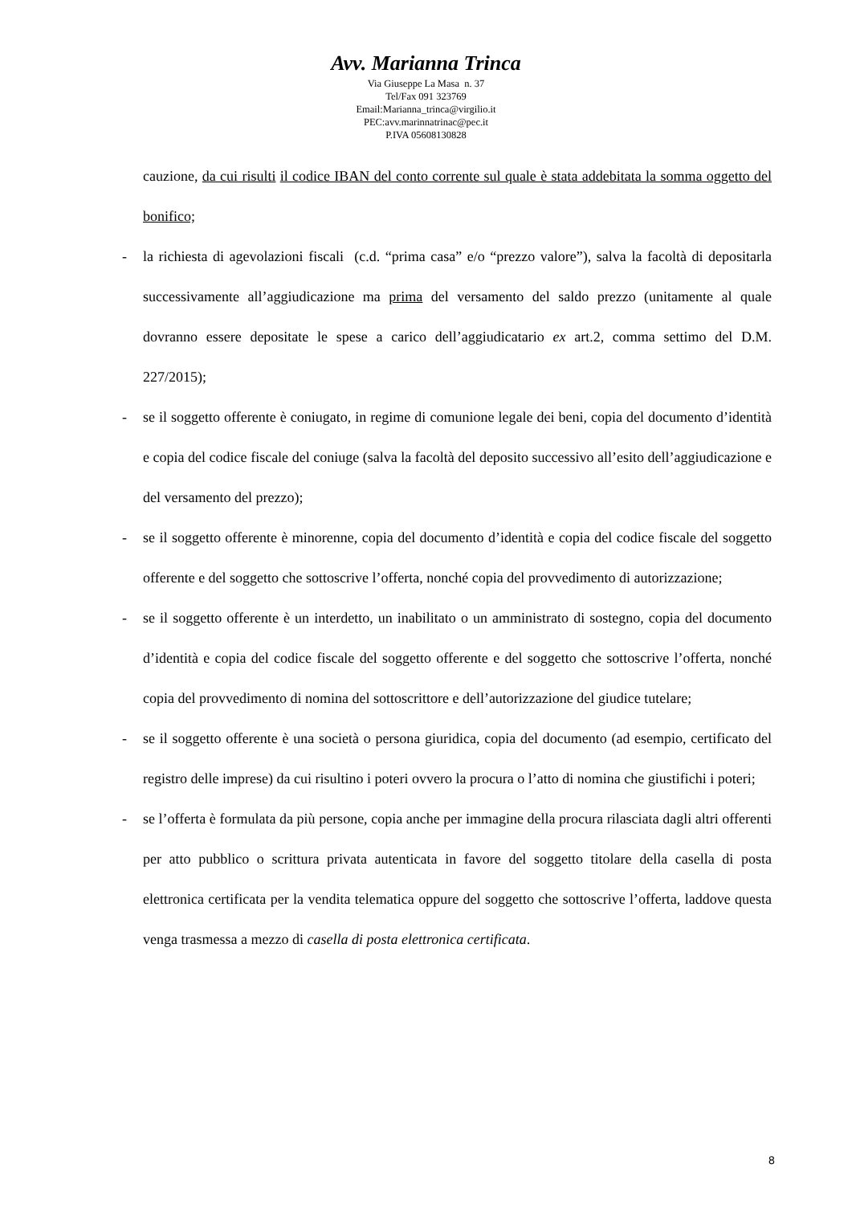Avv. Marianna Trinca
Via Giuseppe La Masa n. 37
Tel/Fax 091 323769
Email:Marianna_trinca@virgilio.it
PEC:avv.marinnatrinac@pec.it
P.IVA 05608130828
cauzione, da cui risulti il codice IBAN del conto corrente sul quale è stata addebitata la somma oggetto del bonifico;
- la richiesta di agevolazioni fiscali (c.d. “prima casa” e/o “prezzo valore”), salva la facoltà di depositarla successivamente all’aggiudicazione ma prima del versamento del saldo prezzo (unitamente al quale dovranno essere depositate le spese a carico dell’aggiudicatario ex art.2, comma settimo del D.M. 227/2015);
- se il soggetto offerente è coniugato, in regime di comunione legale dei beni, copia del documento d’identità e copia del codice fiscale del coniuge (salva la facoltà del deposito successivo all’esito dell’aggiudicazione e del versamento del prezzo);
- se il soggetto offerente è minorenne, copia del documento d’identità e copia del codice fiscale del soggetto offerente e del soggetto che sottoscrive l’offerta, nonché copia del provvedimento di autorizzazione;
- se il soggetto offerente è un interdetto, un inabilitato o un amministrato di sostegno, copia del documento d’identità e copia del codice fiscale del soggetto offerente e del soggetto che sottoscrive l’offerta, nonché copia del provvedimento di nomina del sottoscrittore e dell’autorizzazione del giudice tutelare;
- se il soggetto offerente è una società o persona giuridica, copia del documento (ad esempio, certificato del registro delle imprese) da cui risultino i poteri ovvero la procura o l’atto di nomina che giustifichi i poteri;
- se l’offerta è formulata da più persone, copia anche per immagine della procura rilasciata dagli altri offerenti per atto pubblico o scrittura privata autenticata in favore del soggetto titolare della casella di posta elettronica certificata per la vendita telematica oppure del soggetto che sottoscrive l’offerta, laddove questa venga trasmessa a mezzo di casella di posta elettronica certificata.
8